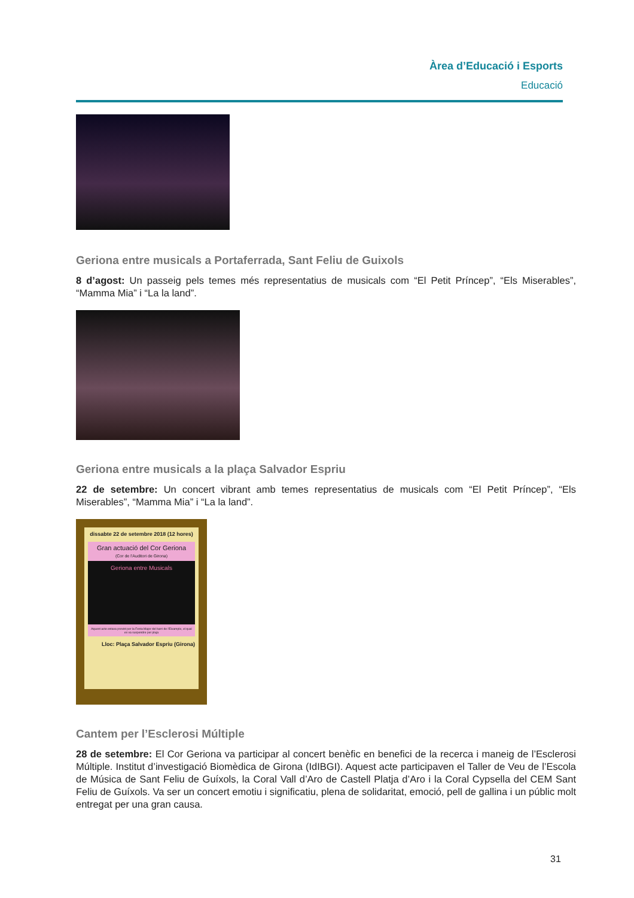Àrea d’Educació i Esports
Educació
Geriona entre musicals a Portaferrada, Sant Feliu de Guixols
8 d’agost: Un passeig pels temes més representatius de musicals com “El Petit Príncep”, “Els Miserables”, “Mamma Mia” i “La la land”.
Geriona entre musicals a la plaça Salvador Espriu
22 de setembre: Un concert vibrant amb temes representatius de musicals com “El Petit Príncep”, “Els Miserables”, “Mamma Mia” i “La la land”.
dissabte 22 de setembre 2018 (12 hores)
Gran actuació del Cor Geriona
(Cor de l’Auditori de Girona)
Geriona entre Musicals
Aquest acte estava previst per la Festa Major del barri de l’Eixample, el qual es va suspendre per pluja
Lloc: Plaça Salvador Espriu (Girona)
Cantem per l’Esclerosi Múltiple
28 de setembre: El Cor Geriona va participar al concert benèfic en benefici de la recerca i maneig de l’Esclerosi Múltiple. Institut d’investigació Biomèdica de Girona (IdIBGI). Aquest acte participaven el Taller de Veu de l’Escola de Música de Sant Feliu de Guíxols, la Coral Vall d’Aro de Castell Platja d’Aro i la Coral Cypsella del CEM Sant Feliu de Guíxols. Va ser un concert emotiu i significatiu, plena de solidaritat, emoció, pell de gallina i un públic molt entregat per una gran causa.
31